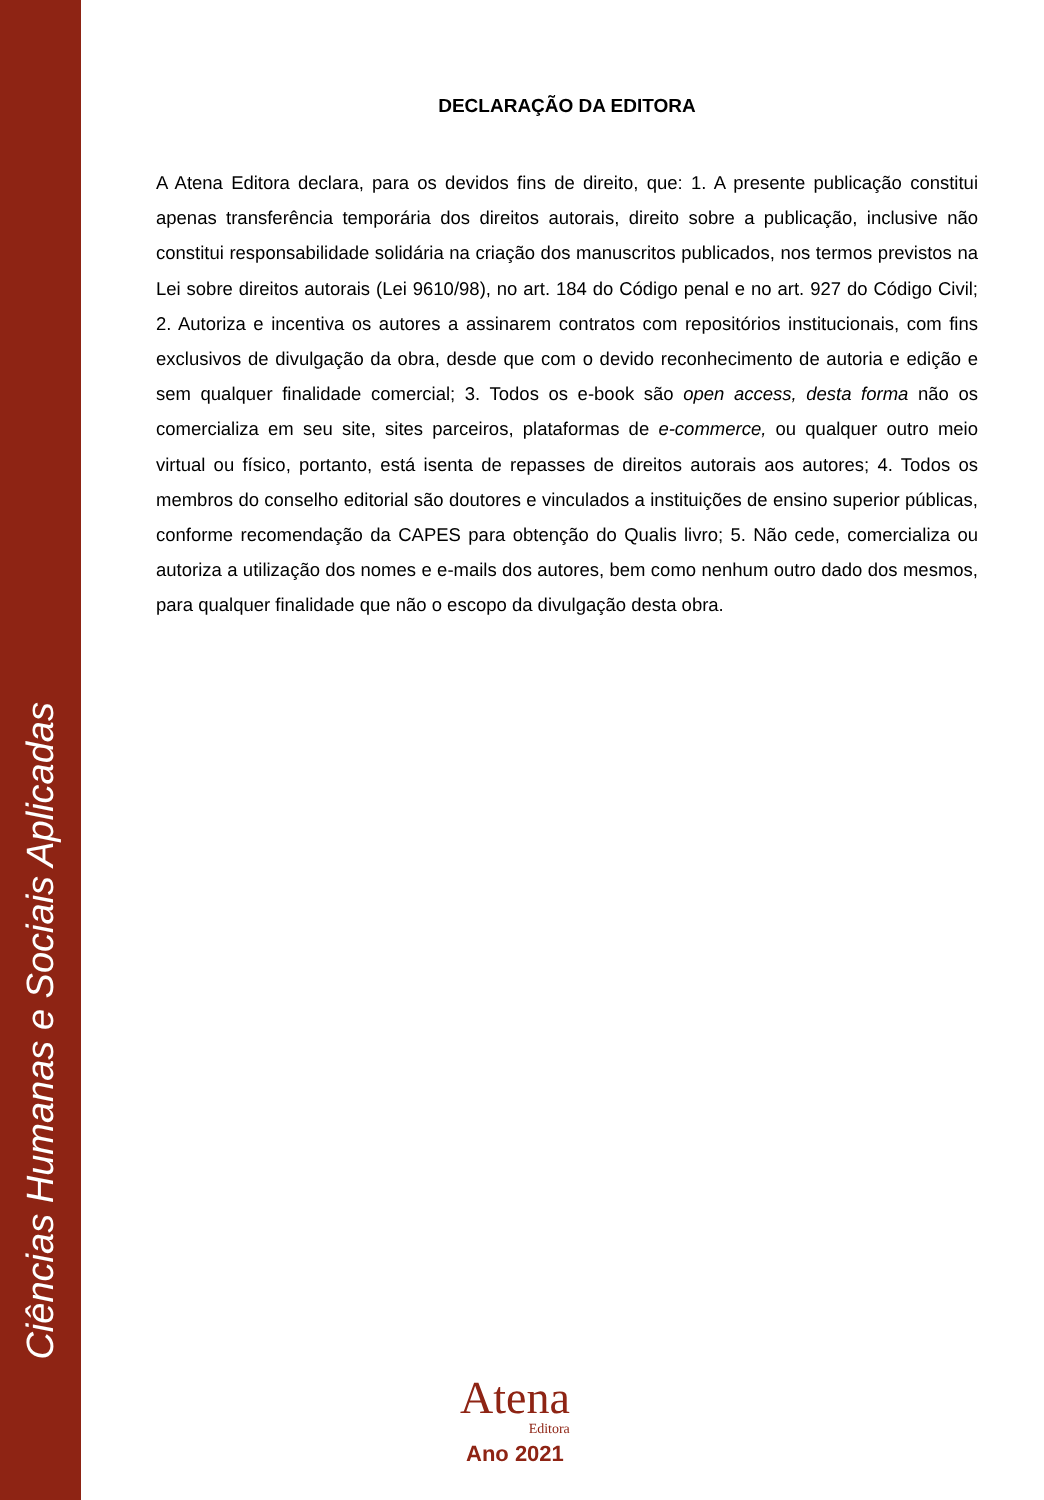Ciências Humanas e Sociais Aplicadas
DECLARAÇÃO DA EDITORA
A Atena Editora declara, para os devidos fins de direito, que: 1. A presente publicação constitui apenas transferência temporária dos direitos autorais, direito sobre a publicação, inclusive não constitui responsabilidade solidária na criação dos manuscritos publicados, nos termos previstos na Lei sobre direitos autorais (Lei 9610/98), no art. 184 do Código penal e no art. 927 do Código Civil; 2. Autoriza e incentiva os autores a assinarem contratos com repositórios institucionais, com fins exclusivos de divulgação da obra, desde que com o devido reconhecimento de autoria e edição e sem qualquer finalidade comercial; 3. Todos os e-book são open access, desta forma não os comercializa em seu site, sites parceiros, plataformas de e-commerce, ou qualquer outro meio virtual ou físico, portanto, está isenta de repasses de direitos autorais aos autores; 4. Todos os membros do conselho editorial são doutores e vinculados a instituições de ensino superior públicas, conforme recomendação da CAPES para obtenção do Qualis livro; 5. Não cede, comercializa ou autoriza a utilização dos nomes e e-mails dos autores, bem como nenhum outro dado dos mesmos, para qualquer finalidade que não o escopo da divulgação desta obra.
Atena
Editora
Ano 2021